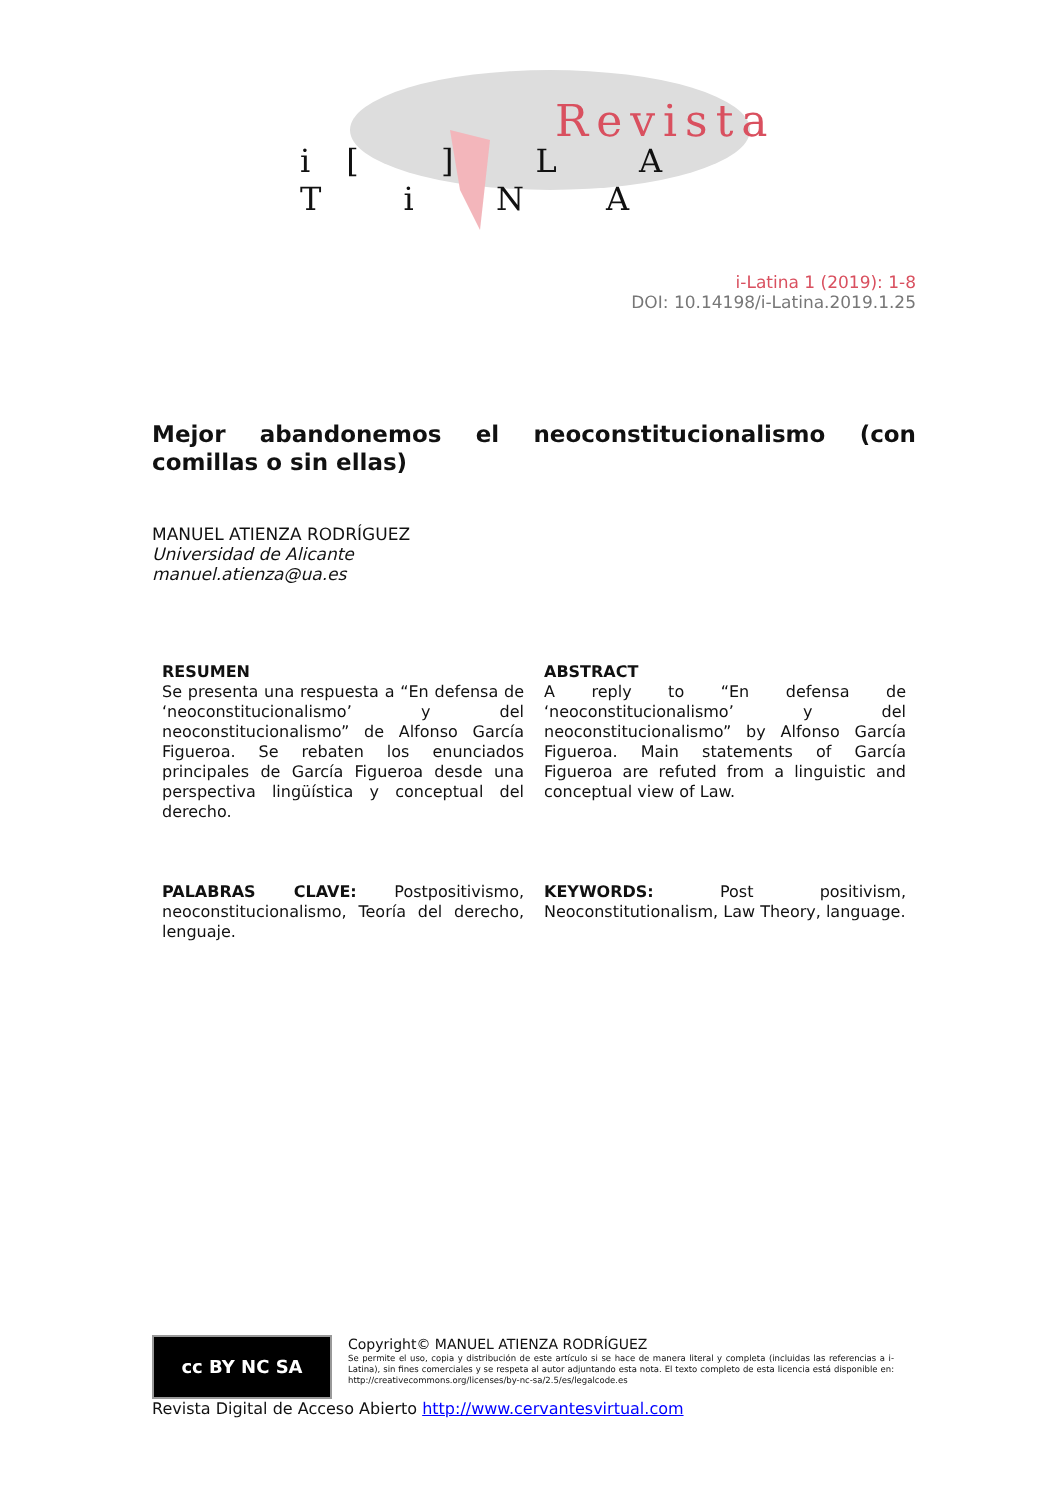Revista
i[ ] L A T i N A
i-Latina 1 (2019): 1-8
DOI: 10.14198/i-Latina.2019.1.25
Mejor abandonemos el neoconstitucionalismo (con comillas o sin ellas)
MANUEL ATIENZA RODRÍGUEZ
Universidad de Alicante
manuel.atienza@ua.es
RESUMEN
Se presenta una respuesta a “En defensa de ‘neoconstitucionalismo’ y del neoconstitucionalismo” de Alfonso García Figueroa. Se rebaten los enunciados principales de García Figueroa desde una perspectiva lingüística y conceptual del derecho.
PALABRAS CLAVE: Postpositivismo, neoconstitucionalismo, Teoría del derecho, lenguaje.
ABSTRACT
A reply to “En defensa de ‘neoconstitucionalismo’ y del neoconstitucionalismo” by Alfonso García Figueroa. Main statements of García Figueroa are refuted from a linguistic and conceptual view of Law.
KEYWORDS: Post positivism, Neoconstitutionalism, Law Theory, language.
cc BY NC SA Copyright© MANUEL ATIENZA RODRÍGUEZ Se permite el uso, copia y distribución de este artículo si se hace de manera literal y completa (incluidas las referencias a i-Latina), sin fines comerciales y se respeta al autor adjuntando esta nota. El texto completo de esta licencia está disponible en: http://creativecommons.org/licenses/by-nc-sa/2.5/es/legalcode.es
Revista Digital de Acceso Abierto http://www.cervantesvirtual.com